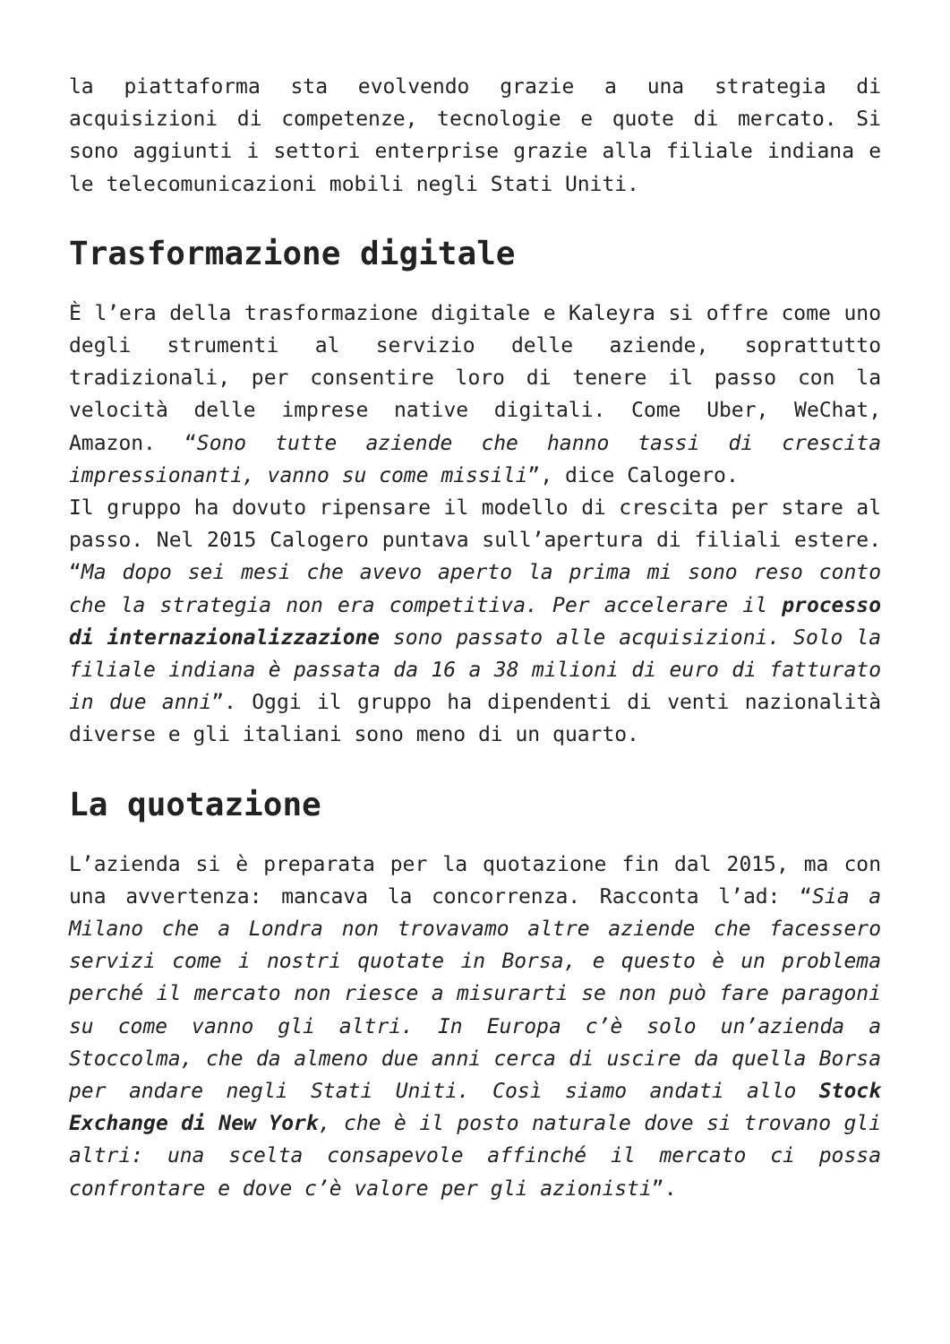la piattaforma sta evolvendo grazie a una strategia di acquisizioni di competenze, tecnologie e quote di mercato. Si sono aggiunti i settori enterprise grazie alla filiale indiana e le telecomunicazioni mobili negli Stati Uniti.
Trasformazione digitale
È l’era della trasformazione digitale e Kaleyra si offre come uno degli strumenti al servizio delle aziende, soprattutto tradizionali, per consentire loro di tenere il passo con la velocità delle imprese native digitali. Come Uber, WeChat, Amazon. “Sono tutte aziende che hanno tassi di crescita impressionanti, vanno su come missili”, dice Calogero.
Il gruppo ha dovuto ripensare il modello di crescita per stare al passo. Nel 2015 Calogero puntava sull’apertura di filiali estere. “Ma dopo sei mesi che avevo aperto la prima mi sono reso conto che la strategia non era competitiva. Per accelerare il processo di internazionalizzazione sono passato alle acquisizioni. Solo la filiale indiana è passata da 16 a 38 milioni di euro di fatturato in due anni”. Oggi il gruppo ha dipendenti di venti nazionalità diverse e gli italiani sono meno di un quarto.
La quotazione
L’azienda si è preparata per la quotazione fin dal 2015, ma con una avvertenza: mancava la concorrenza. Racconta l’ad: “Sia a Milano che a Londra non trovavamo altre aziende che facessero servizi come i nostri quotate in Borsa, e questo è un problema perché il mercato non riesce a misurarti se non può fare paragoni su come vanno gli altri. In Europa c’è solo un’azienda a Stoccolma, che da almeno due anni cerca di uscire da quella Borsa per andare negli Stati Uniti. Così siamo andati allo Stock Exchange di New York, che è il posto naturale dove si trovano gli altri: una scelta consapevole affinché il mercato ci possa confrontare e dove c’è valore per gli azionisti”.